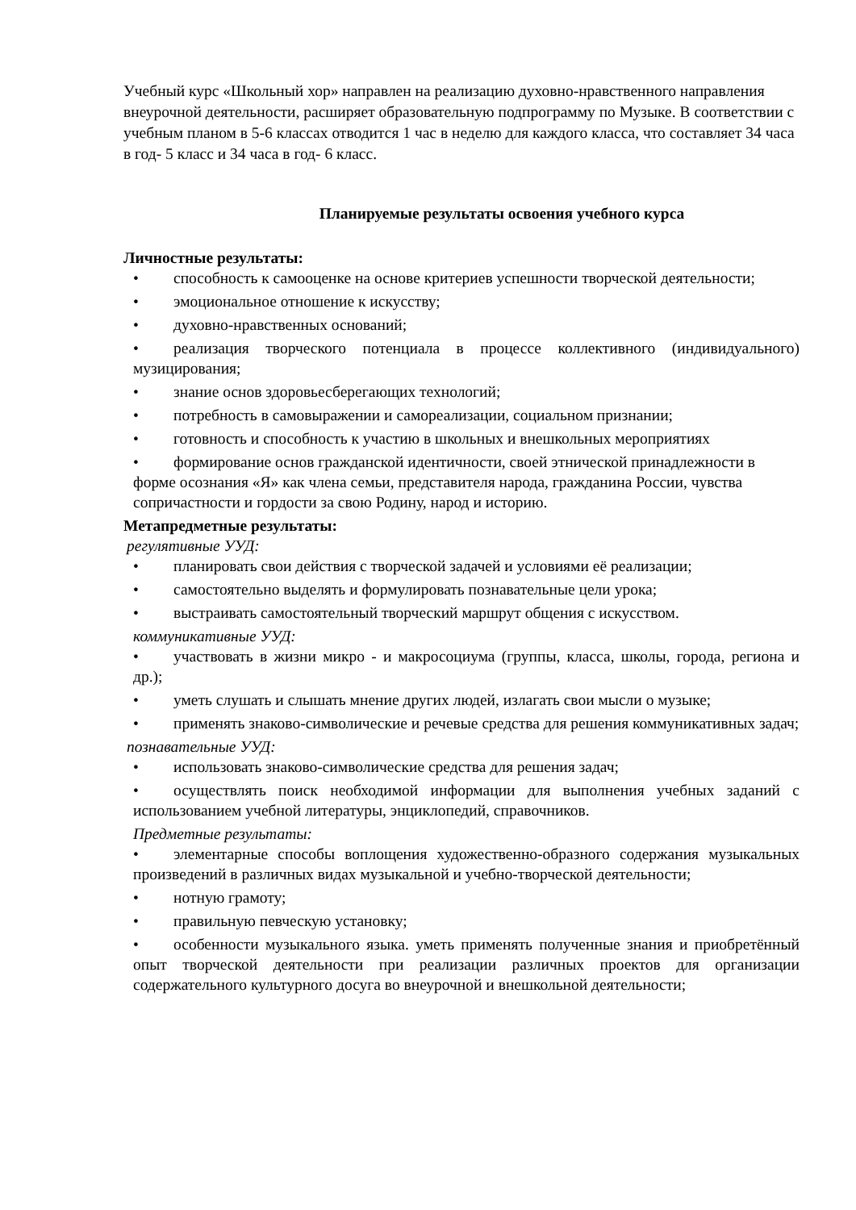Учебный курс «Школьный хор» направлен на реализацию духовно-нравственного направления внеурочной деятельности, расширяет образовательную подпрограмму по Музыке. В соответствии с учебным планом в 5-6 классах отводится 1 час в неделю для каждого класса, что составляет 34 часа в год- 5 класс и 34 часа в год- 6 класс.
Планируемые результаты освоения учебного курса
Личностные результаты:
• способность к самооценке на основе критериев успешности творческой деятельности;
• эмоциональное отношение к искусству;
• духовно-нравственных оснований;
• реализация творческого потенциала в процессе коллективного (индивидуального) музицирования;
• знание основ здоровьесберегающих технологий;
• потребность в самовыражении и самореализации, социальном признании;
• готовность и способность к участию в школьных и внешкольных мероприятиях
• формирование основ гражданской идентичности, своей этнической принадлежности в форме осознания «Я» как члена семьи, представителя народа, гражданина России, чувства сопричастности и гордости за свою Родину, народ и историю.
Метапредметные результаты:
регулятивные УУД:
• планировать свои действия с творческой задачей и условиями её реализации;
• самостоятельно выделять и формулировать познавательные цели урока;
• выстраивать самостоятельный творческий маршрут общения с искусством.
коммуникативные УУД:
• участвовать в жизни микро - и макросоциума (группы, класса, школы, города, региона и др.);
• уметь слушать и слышать мнение других людей, излагать свои мысли о музыке;
• применять знаково-символические и речевые средства для решения коммуникативных задач;
познавательные УУД:
• использовать знаково-символические средства для решения задач;
• осуществлять поиск необходимой информации для выполнения учебных заданий с использованием учебной литературы, энциклопедий, справочников.
Предметные результаты:
• элементарные способы воплощения художественно-образного содержания музыкальных произведений в различных видах музыкальной и учебно-творческой деятельности;
• нотную грамоту;
• правильную певческую установку;
• особенности музыкального языка. уметь применять полученные знания и приобретённый опыт творческой деятельности при реализации различных проектов для организации содержательного культурного досуга во внеурочной и внешкольной деятельности;